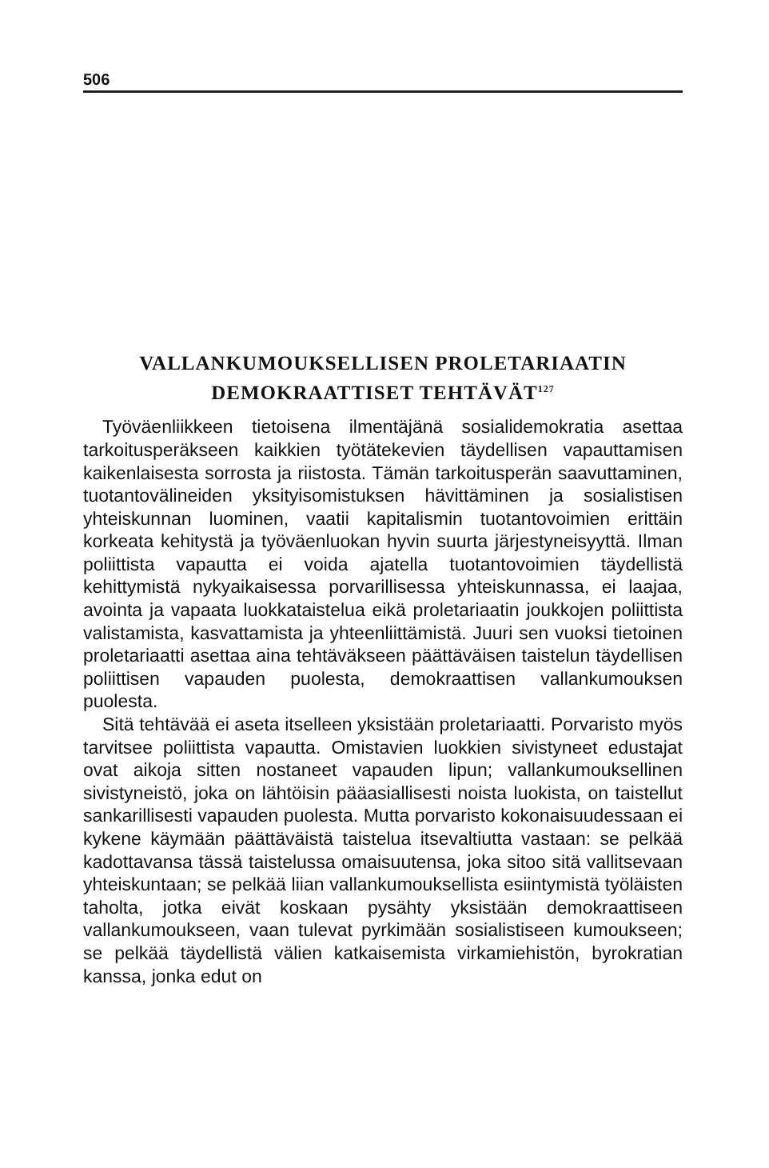506
VALLANKUMOUKSELLISEN PROLETARIAATIN
DEMOKRAATTISET TEHTÄVÄT<sup>127</sup>
Työväenliikkeen tietoisena ilmentäjänä sosialidemokratia asettaa tarkoitusperäkseen kaikkien työtätekevien täydellisen vapauttamisen kaikenlaisesta sorrosta ja riistosta. Tämän tarkoitusperän saavuttaminen, tuotantovälineiden yksityisomistuksen hävittäminen ja sosialistisen yhteiskunnan luominen, vaatii kapitalismin tuotantovoimien erittäin korkeata kehitystä ja työväenluokan hyvin suurta järjestyneisyyttä. Ilman poliittista vapautta ei voida ajatella tuotantovoimien täydellistä kehittymistä nykyaikaisessa porvarillisessa yhteiskunnassa, ei laajaa, avointa ja vapaata luokkataistelua eikä proletariaatin joukkojen poliittista valistamista, kasvattamista ja yhteenliittämistä. Juuri sen vuoksi tietoinen proletariaatti asettaa aina tehtäväkseen päättäväisen taistelun täydellisen poliittisen vapauden puolesta, demokraattisen vallankumouksen puolesta.
Sitä tehtävää ei aseta itselleen yksistään proletariaatti. Porvaristo myös tarvitsee poliittista vapautta. Omistavien luokkien sivistyneet edustajat ovat aikoja sitten nostaneet vapauden lipun; vallankumouksellinen sivistyneistö, joka on lähtöisin pääasiallisesti noista luokista, on taistellut sankarillisesti vapauden puolesta. Mutta porvaristo kokonaisuudessaan ei kykene käymään päättäväistä taistelua itsevaltiutta vastaan: se pelkää kadottavansa tässä taistelussa omaisuutensa, joka sitoo sitä vallitsevaan yhteiskuntaan; se pelkää liian vallankumouksellista esiintymistä työläisten taholta, jotka eivät koskaan pysähty yksistään demokraattiseen vallankumoukseen, vaan tulevat pyrkimään sosialistiseen kumoukseen; se pelkää täydellistä välien katkaisemista virkamiehistön, byrokratian kanssa, jonka edut on